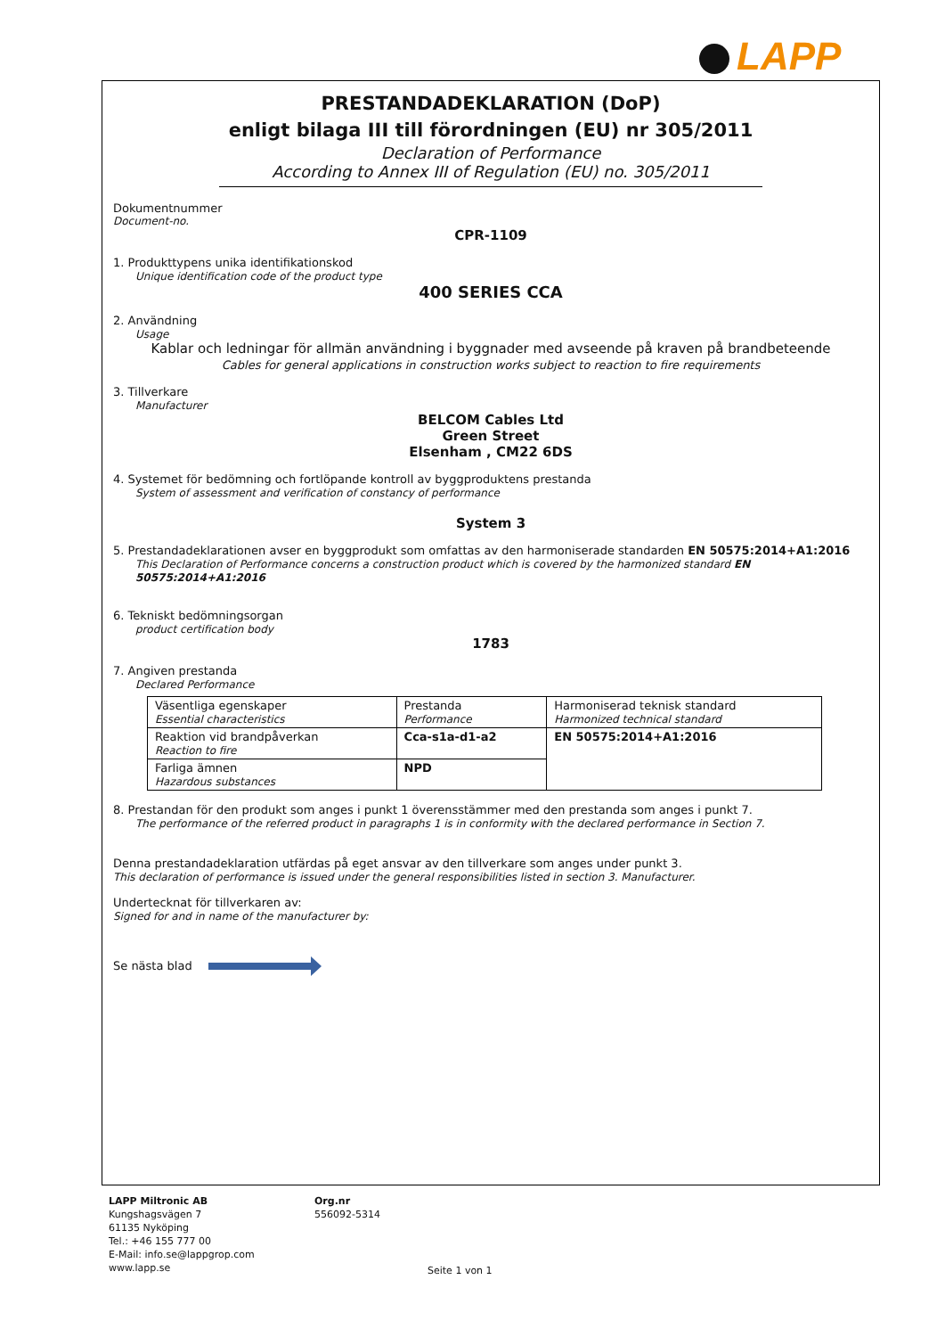LAPP
PRESTANDADEKLARATION (DoP)
enligt bilaga III till förordningen (EU) nr 305/2011
Declaration of Performance
According to Annex III of Regulation (EU) no. 305/2011
Dokumentnummer
Document-no.
CPR-1109
1. Produkttypens unika identifikationskod
Unique identification code of the product type
400 SERIES CCA
2. Användning
Usage
Kablar och ledningar för allmän användning i byggnader med avseende på kraven på brandbeteende
Cables for general applications in construction works subject to reaction to fire requirements
3. Tillverkare
Manufacturer
BELCOM Cables Ltd
Green Street
Elsenham , CM22 6DS
4. Systemet för bedömning och fortlöpande kontroll av byggproduktens prestanda
System of assessment and verification of constancy of performance
System 3
5. Prestandadeklarationen avser en byggprodukt som omfattas av den harmoniserade standarden EN 50575:2014+A1:2016
This Declaration of Performance concerns a construction product which is covered by the harmonized standard EN 50575:2014+A1:2016
6. Tekniskt bedömningsorgan
product certification body
1783
7. Angiven prestanda
Declared Performance
| Väsentliga egenskaper Essential characteristics | Prestanda Performance | Harmoniserad teknisk standard Harmonized technical standard |
| Reaktion vid brandpåverkan Reaction to fire | Cca-s1a-d1-a2 | EN 50575:2014+A1:2016 |
| Farliga ämnen Hazardous substances | NPD | |
8. Prestandan för den produkt som anges i punkt 1 överensstämmer med den prestanda som anges i punkt 7.
The performance of the referred product in paragraphs 1 is in conformity with the declared performance in Section 7.
Denna prestandadeklaration utfärdas på eget ansvar av den tillverkare som anges under punkt 3.
This declaration of performance is issued under the general responsibilities listed in section 3. Manufacturer.
Undertecknat för tillverkaren av:
Signed for and in name of the manufacturer by:
Se nästa blad
LAPP Miltronic AB
Kungshagsvägen 7
61135 Nyköping
Tel.: +46 155 777 00
E-Mail: info.se@lappgrop.com
www.lapp.se
Org.nr
556092-5314
Seite 1 von 1